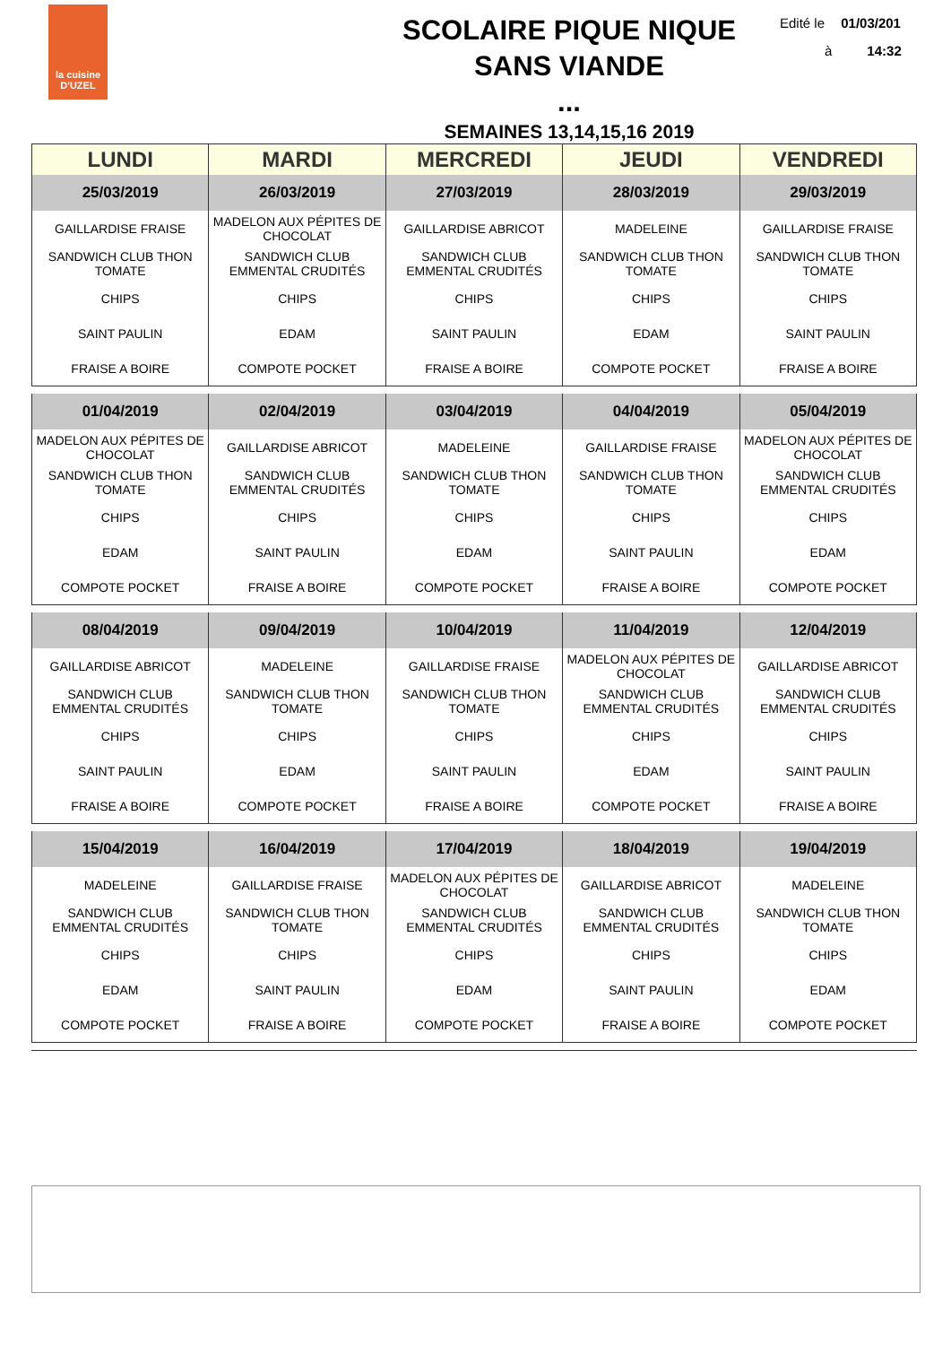la cuisine
D'UZEL
SCOLAIRE PIQUE NIQUE
SANS VIANDE
...
SEMAINES 13,14,15,16 2019
Edité le 01/03/201
à 14:32
| LUNDI | MARDI | MERCREDI | JEUDI | VENDREDI |
| --- | --- | --- | --- | --- |
| 25/03/2019 | 26/03/2019 | 27/03/2019 | 28/03/2019 | 29/03/2019 |
| GAILLARDISE FRAISE | MADELON AUX PÉPITES DE CHOCOLAT | GAILLARDISE ABRICOT | MADELEINE | GAILLARDISE FRAISE |
| SANDWICH CLUB THON TOMATE | SANDWICH CLUB EMMENTAL CRUDITÉS | SANDWICH CLUB EMMENTAL CRUDITÉS | SANDWICH CLUB THON TOMATE | SANDWICH CLUB THON TOMATE |
| CHIPS | CHIPS | CHIPS | CHIPS | CHIPS |
| SAINT PAULIN | EDAM | SAINT PAULIN | EDAM | SAINT PAULIN |
| FRAISE A BOIRE | COMPOTE POCKET | FRAISE A BOIRE | COMPOTE POCKET | FRAISE A BOIRE |
| 01/04/2019 | 02/04/2019 | 03/04/2019 | 04/04/2019 | 05/04/2019 |
| MADELON AUX PÉPITES DE CHOCOLAT | GAILLARDISE ABRICOT | MADELEINE | GAILLARDISE FRAISE | MADELON AUX PÉPITES DE CHOCOLAT |
| SANDWICH CLUB THON TOMATE | SANDWICH CLUB EMMENTAL CRUDITÉS | SANDWICH CLUB THON TOMATE | SANDWICH CLUB THON TOMATE | SANDWICH CLUB EMMENTAL CRUDITÉS |
| CHIPS | CHIPS | CHIPS | CHIPS | CHIPS |
| EDAM | SAINT PAULIN | EDAM | SAINT PAULIN | EDAM |
| COMPOTE POCKET | FRAISE A BOIRE | COMPOTE POCKET | FRAISE A BOIRE | COMPOTE POCKET |
| 08/04/2019 | 09/04/2019 | 10/04/2019 | 11/04/2019 | 12/04/2019 |
| GAILLARDISE ABRICOT | MADELEINE | GAILLARDISE FRAISE | MADELON AUX PÉPITES DE CHOCOLAT | GAILLARDISE ABRICOT |
| SANDWICH CLUB EMMENTAL CRUDITÉS | SANDWICH CLUB THON TOMATE | SANDWICH CLUB THON TOMATE | SANDWICH CLUB EMMENTAL CRUDITÉS | SANDWICH CLUB EMMENTAL CRUDITÉS |
| CHIPS | CHIPS | CHIPS | CHIPS | CHIPS |
| SAINT PAULIN | EDAM | SAINT PAULIN | EDAM | SAINT PAULIN |
| FRAISE A BOIRE | COMPOTE POCKET | FRAISE A BOIRE | COMPOTE POCKET | FRAISE A BOIRE |
| 15/04/2019 | 16/04/2019 | 17/04/2019 | 18/04/2019 | 19/04/2019 |
| MADELEINE | GAILLARDISE FRAISE | MADELON AUX PÉPITES DE CHOCOLAT | GAILLARDISE ABRICOT | MADELEINE |
| SANDWICH CLUB EMMENTAL CRUDITÉS | SANDWICH CLUB THON TOMATE | SANDWICH CLUB EMMENTAL CRUDITÉS | SANDWICH CLUB EMMENTAL CRUDITÉS | SANDWICH CLUB THON TOMATE |
| CHIPS | CHIPS | CHIPS | CHIPS | CHIPS |
| EDAM | SAINT PAULIN | EDAM | SAINT PAULIN | EDAM |
| COMPOTE POCKET | FRAISE A BOIRE | COMPOTE POCKET | FRAISE A BOIRE | COMPOTE POCKET |